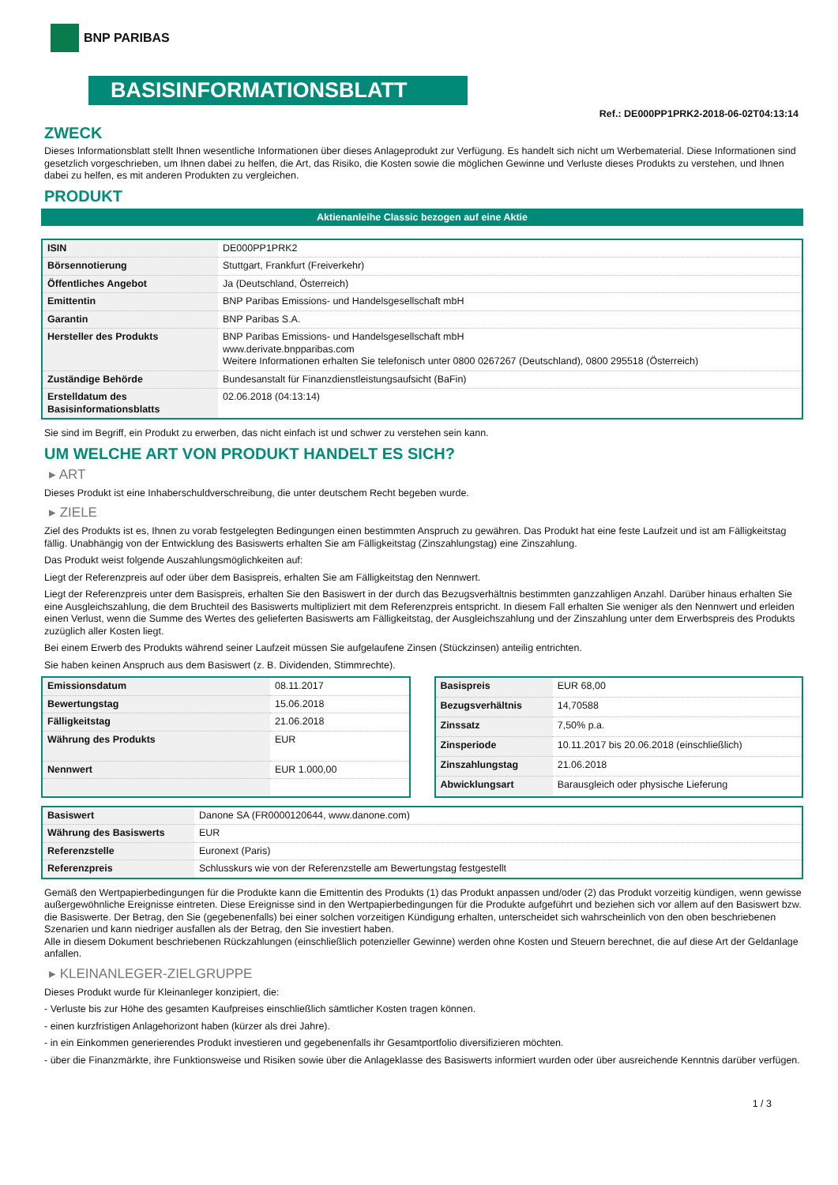BNP PARIBAS
BASISINFORMATIONSBLATT
Ref.: DE000PP1PRK2-2018-06-02T04:13:14
ZWECK
Dieses Informationsblatt stellt Ihnen wesentliche Informationen über dieses Anlageprodukt zur Verfügung. Es handelt sich nicht um Werbematerial. Diese Informationen sind gesetzlich vorgeschrieben, um Ihnen dabei zu helfen, die Art, das Risiko, die Kosten sowie die möglichen Gewinne und Verluste dieses Produkts zu verstehen, und Ihnen dabei zu helfen, es mit anderen Produkten zu vergleichen.
PRODUKT
Aktienanleihe Classic bezogen auf eine Aktie
| ISIN | DE000PP1PRK2 |
| Börsennotierung | Stuttgart, Frankfurt (Freiverkehr) |
| Öffentliches Angebot | Ja (Deutschland, Österreich) |
| Emittentin | BNP Paribas Emissions- und Handelsgesellschaft mbH |
| Garantin | BNP Paribas S.A. |
| Hersteller des Produkts | BNP Paribas Emissions- und Handelsgesellschaft mbH www.derivate.bnpparibas.com Weitere Informationen erhalten Sie telefonisch unter 0800 0267267 (Deutschland), 0800 295518 (Österreich) |
| Zuständige Behörde | Bundesanstalt für Finanzdienstleistungsaufsicht (BaFin) |
| Erstelldatum des Basisinformationsblatts | 02.06.2018 (04:13:14) |
Sie sind im Begriff, ein Produkt zu erwerben, das nicht einfach ist und schwer zu verstehen sein kann.
UM WELCHE ART VON PRODUKT HANDELT ES SICH?
▸ ART
Dieses Produkt ist eine Inhaberschuldverschreibung, die unter deutschem Recht begeben wurde.
▸ ZIELE
Ziel des Produkts ist es, Ihnen zu vorab festgelegten Bedingungen einen bestimmten Anspruch zu gewähren. Das Produkt hat eine feste Laufzeit und ist am Fälligkeitstag fällig. Unabhängig von der Entwicklung des Basiswerts erhalten Sie am Fälligkeitstag (Zinszahlungstag) eine Zinszahlung.
Das Produkt weist folgende Auszahlungsmöglichkeiten auf:
Liegt der Referenzpreis auf oder über dem Basispreis, erhalten Sie am Fälligkeitstag den Nennwert.
Liegt der Referenzpreis unter dem Basispreis, erhalten Sie den Basiswert in der durch das Bezugsverhältnis bestimmten ganzzahligen Anzahl. Darüber hinaus erhalten Sie eine Ausgleichszahlung, die dem Bruchteil des Basiswerts multipliziert mit dem Referenzpreis entspricht. In diesem Fall erhalten Sie weniger als den Nennwert und erleiden einen Verlust, wenn die Summe des Wertes des gelieferten Basiswerts am Fälligkeitstag, der Ausgleichszahlung und der Zinszahlung unter dem Erwerbspreis des Produkts zuzüglich aller Kosten liegt.
Bei einem Erwerb des Produkts während seiner Laufzeit müssen Sie aufgelaufene Zinsen (Stückzinsen) anteilig entrichten.
Sie haben keinen Anspruch aus dem Basiswert (z. B. Dividenden, Stimmrechte).
| Emissionsdatum | 08.11.2017 |
| Bewertungstag | 15.06.2018 |
| Fälligkeitstag | 21.06.2018 |
| Währung des Produkts | EUR |
| Nennwert | EUR 1.000,00 |
| Basispreis | EUR 68,00 |
| Bezugsverhältnis | 14,70588 |
| Zinssatz | 7,50% p.a. |
| Zinsperiode | 10.11.2017 bis 20.06.2018 (einschließlich) |
| Zinszahlungstag | 21.06.2018 |
| Abwicklungsart | Barausgleich oder physische Lieferung |
| Basiswert | Danone SA (FR0000120644, www.danone.com) |
| Währung des Basiswerts | EUR |
| Referenzstelle | Euronext (Paris) |
| Referenzpreis | Schlusskurs wie von der Referenzstelle am Bewertungstag festgestellt |
Gemäß den Wertpapierbedingungen für die Produkte kann die Emittentin des Produkts (1) das Produkt anpassen und/oder (2) das Produkt vorzeitig kündigen, wenn gewisse außergewöhnliche Ereignisse eintreten. Diese Ereignisse sind in den Wertpapierbedingungen für die Produkte aufgeführt und beziehen sich vor allem auf den Basiswert bzw. die Basiswerte. Der Betrag, den Sie (gegebenenfalls) bei einer solchen vorzeitigen Kündigung erhalten, unterscheidet sich wahrscheinlich von den oben beschriebenen Szenarien und kann niedriger ausfallen als der Betrag, den Sie investiert haben.
Alle in diesem Dokument beschriebenen Rückzahlungen (einschließlich potenzieller Gewinne) werden ohne Kosten und Steuern berechnet, die auf diese Art der Geldanlage anfallen.
▸ KLEINANLEGER-ZIELGRUPPE
Dieses Produkt wurde für Kleinanleger konzipiert, die:
- Verluste bis zur Höhe des gesamten Kaufpreises einschließlich sämtlicher Kosten tragen können.
- einen kurzfristigen Anlagehorizont haben (kürzer als drei Jahre).
- in ein Einkommen generierendes Produkt investieren und gegebenenfalls ihr Gesamtportfolio diversifizieren möchten.
- über die Finanzmärkte, ihre Funktionsweise und Risiken sowie über die Anlageklasse des Basiswerts informiert wurden oder über ausreichende Kenntnis darüber verfügen.
1 / 3